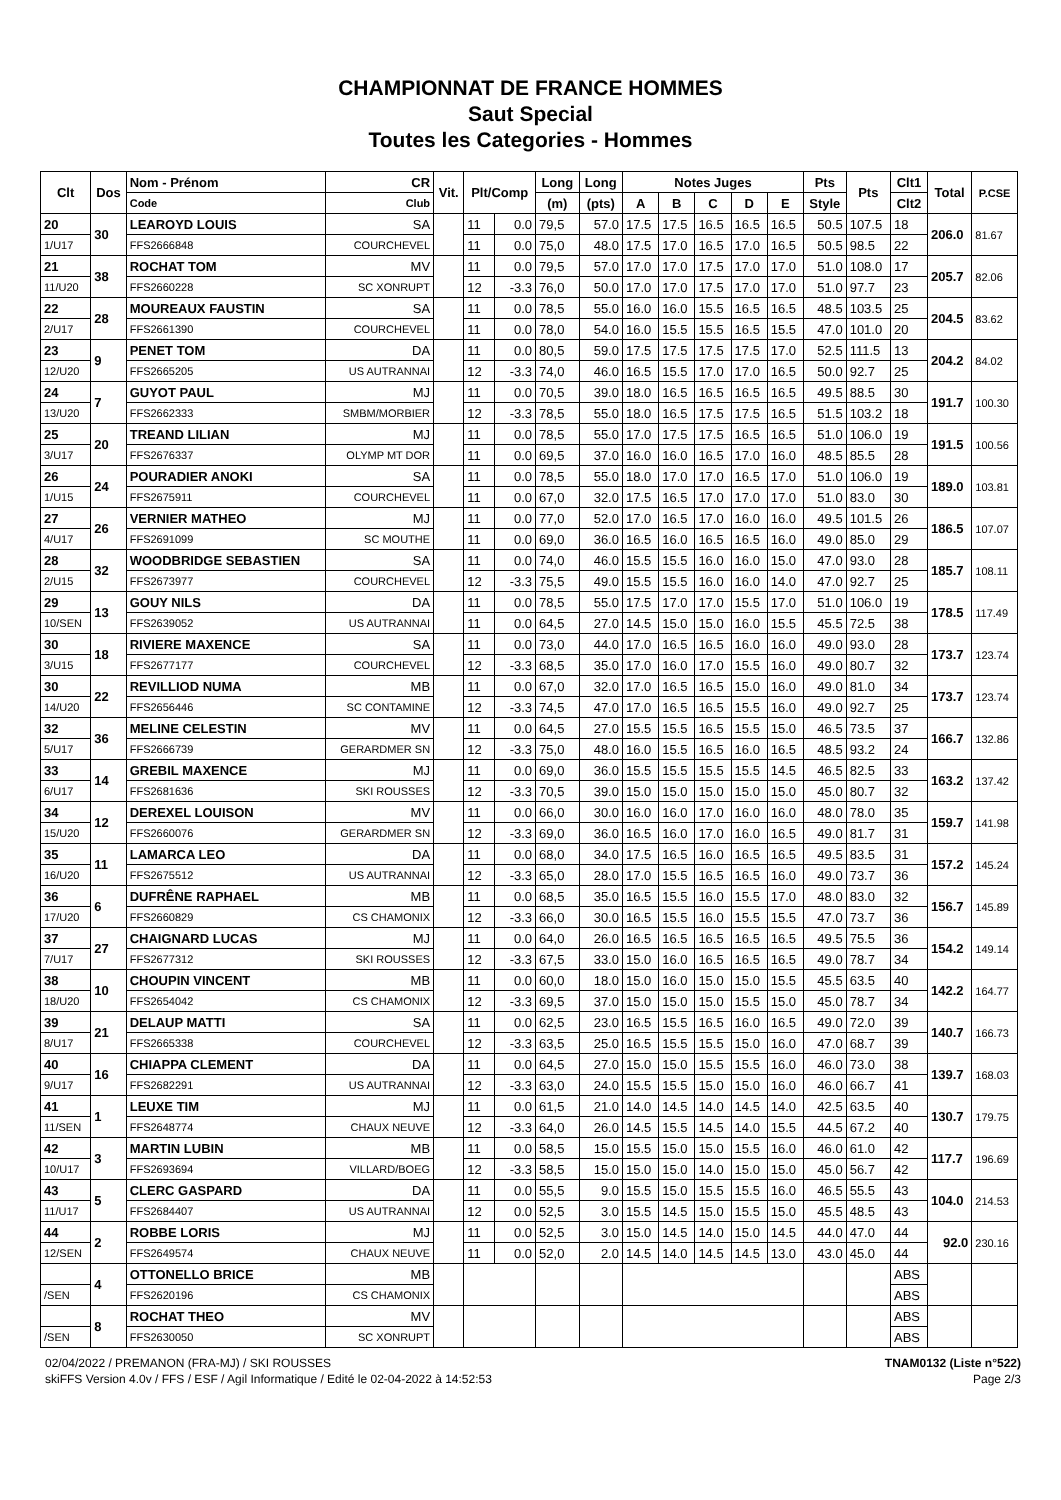CHAMPIONNAT DE FRANCE HOMMES
Saut Special
Toutes les Categories - Hommes
| Clt | Dos | Nom - Prénom | CR | Vit. | Plt/Comp | | Long | Long | Notes Juges | | | | | Pts | Pts | Clt1 | Total | P.CSE |
| --- | --- | --- | --- | --- | --- | --- | --- | --- | --- | --- | --- | --- | --- | --- | --- | --- | --- | --- |
| | | Code | Club | | | | (m) | (pts) | A | B | C | D | E | Style | | Clt2 | | |
| 20 | 30 | LEAROYD LOUIS | SA | | 11 | 0.0 | 79,5 | 57.0 | 17.5 | 17.5 | 16.5 | 16.5 | 16.5 | 50.5 | 107.5 | 18 | 206.0 | 81.67 |
| 1/U17 | | FFS2666848 | COURCHEVEL | | 11 | 0.0 | 75,0 | 48.0 | 17.5 | 17.0 | 16.5 | 17.0 | 16.5 | 50.5 | 98.5 | 22 | | |
| 21 | 38 | ROCHAT TOM | MV | | 11 | 0.0 | 79,5 | 57.0 | 17.0 | 17.0 | 17.5 | 17.0 | 17.0 | 51.0 | 108.0 | 17 | 205.7 | 82.06 |
| 11/U20 | | FFS2660228 | SC XONRUPT | | 12 | -3.3 | 76,0 | 50.0 | 17.0 | 17.0 | 17.5 | 17.0 | 17.0 | 51.0 | 97.7 | 23 | | |
| 22 | 28 | MOUREAUX FAUSTIN | SA | | 11 | 0.0 | 78,5 | 55.0 | 16.0 | 16.0 | 15.5 | 16.5 | 16.5 | 48.5 | 103.5 | 25 | 204.5 | 83.62 |
| 2/U17 | | FFS2661390 | COURCHEVEL | | 11 | 0.0 | 78,0 | 54.0 | 16.0 | 15.5 | 15.5 | 16.5 | 15.5 | 47.0 | 101.0 | 20 | | |
| 23 | 9 | PENET TOM | DA | | 11 | 0.0 | 80,5 | 59.0 | 17.5 | 17.5 | 17.5 | 17.5 | 17.0 | 52.5 | 111.5 | 13 | 204.2 | 84.02 |
| 12/U20 | | FFS2665205 | US AUTRANNAI | | 12 | -3.3 | 74,0 | 46.0 | 16.5 | 15.5 | 17.0 | 17.0 | 16.5 | 50.0 | 92.7 | 25 | | |
| 24 | 7 | GUYOT PAUL | MJ | | 11 | 0.0 | 70,5 | 39.0 | 18.0 | 16.5 | 16.5 | 16.5 | 16.5 | 49.5 | 88.5 | 30 | 191.7 | 100.30 |
| 13/U20 | | FFS2662333 | SMBM/MORBIER | | 12 | -3.3 | 78,5 | 55.0 | 18.0 | 16.5 | 17.5 | 17.5 | 16.5 | 51.5 | 103.2 | 18 | | |
| 25 | 20 | TREAND LILIAN | MJ | | 11 | 0.0 | 78,5 | 55.0 | 17.0 | 17.5 | 17.5 | 16.5 | 16.5 | 51.0 | 106.0 | 19 | 191.5 | 100.56 |
| 3/U17 | | FFS2676337 | OLYMP MT DOR | | 11 | 0.0 | 69,5 | 37.0 | 16.0 | 16.0 | 16.5 | 17.0 | 16.0 | 48.5 | 85.5 | 28 | | |
| 26 | 24 | POURADIER ANOKI | SA | | 11 | 0.0 | 78,5 | 55.0 | 18.0 | 17.0 | 17.0 | 16.5 | 17.0 | 51.0 | 106.0 | 19 | 189.0 | 103.81 |
| 1/U15 | | FFS2675911 | COURCHEVEL | | 11 | 0.0 | 67,0 | 32.0 | 17.5 | 16.5 | 17.0 | 17.0 | 17.0 | 51.0 | 83.0 | 30 | | |
| 27 | 26 | VERNIER MATHEO | MJ | | 11 | 0.0 | 77,0 | 52.0 | 17.0 | 16.5 | 17.0 | 16.0 | 16.0 | 49.5 | 101.5 | 26 | 186.5 | 107.07 |
| 4/U17 | | FFS2691099 | SC MOUTHE | | 11 | 0.0 | 69,0 | 36.0 | 16.5 | 16.0 | 16.5 | 16.5 | 16.0 | 49.0 | 85.0 | 29 | | |
| 28 | 32 | WOODBRIDGE SEBASTIEN | SA | | 11 | 0.0 | 74,0 | 46.0 | 15.5 | 15.5 | 16.0 | 16.0 | 15.0 | 47.0 | 93.0 | 28 | 185.7 | 108.11 |
| 2/U15 | | FFS2673977 | COURCHEVEL | | 12 | -3.3 | 75,5 | 49.0 | 15.5 | 15.5 | 16.0 | 16.0 | 14.0 | 47.0 | 92.7 | 25 | | |
| 29 | 13 | GOUY NILS | DA | | 11 | 0.0 | 78,5 | 55.0 | 17.5 | 17.0 | 17.0 | 15.5 | 17.0 | 51.0 | 106.0 | 19 | 178.5 | 117.49 |
| 10/SEN | | FFS2639052 | US AUTRANNAI | | 11 | 0.0 | 64,5 | 27.0 | 14.5 | 15.0 | 15.0 | 16.0 | 15.5 | 45.5 | 72.5 | 38 | | |
| 30 | 18 | RIVIERE MAXENCE | SA | | 11 | 0.0 | 73,0 | 44.0 | 17.0 | 16.5 | 16.5 | 16.0 | 16.0 | 49.0 | 93.0 | 28 | 173.7 | 123.74 |
| 3/U15 | | FFS2677177 | COURCHEVEL | | 12 | -3.3 | 68,5 | 35.0 | 17.0 | 16.0 | 17.0 | 15.5 | 16.0 | 49.0 | 80.7 | 32 | | |
| 30 | 22 | REVILLIOD NUMA | MB | | 11 | 0.0 | 67,0 | 32.0 | 17.0 | 16.5 | 16.5 | 15.0 | 16.0 | 49.0 | 81.0 | 34 | 173.7 | 123.74 |
| 14/U20 | | FFS2656446 | SC CONTAMINE | | 12 | -3.3 | 74,5 | 47.0 | 17.0 | 16.5 | 16.5 | 15.5 | 16.0 | 49.0 | 92.7 | 25 | | |
| 32 | 36 | MELINE CELESTIN | MV | | 11 | 0.0 | 64,5 | 27.0 | 15.5 | 15.5 | 16.5 | 15.5 | 15.0 | 46.5 | 73.5 | 37 | 166.7 | 132.86 |
| 5/U17 | | FFS2666739 | GERARDMER SN | | 12 | -3.3 | 75,0 | 48.0 | 16.0 | 15.5 | 16.5 | 16.0 | 16.5 | 48.5 | 93.2 | 24 | | |
| 33 | 14 | GREBIL MAXENCE | MJ | | 11 | 0.0 | 69,0 | 36.0 | 15.5 | 15.5 | 15.5 | 15.5 | 14.5 | 46.5 | 82.5 | 33 | 163.2 | 137.42 |
| 6/U17 | | FFS2681636 | SKI ROUSSES | | 12 | -3.3 | 70,5 | 39.0 | 15.0 | 15.0 | 15.0 | 15.0 | 15.0 | 45.0 | 80.7 | 32 | | |
| 34 | 12 | DEREXEL LOUISON | MV | | 11 | 0.0 | 66,0 | 30.0 | 16.0 | 16.0 | 17.0 | 16.0 | 16.0 | 48.0 | 78.0 | 35 | 159.7 | 141.98 |
| 15/U20 | | FFS2660076 | GERARDMER SN | | 12 | -3.3 | 69,0 | 36.0 | 16.5 | 16.0 | 17.0 | 16.0 | 16.5 | 49.0 | 81.7 | 31 | | |
| 35 | 11 | LAMARCA LEO | DA | | 11 | 0.0 | 68,0 | 34.0 | 17.5 | 16.5 | 16.0 | 16.5 | 16.5 | 49.5 | 83.5 | 31 | 157.2 | 145.24 |
| 16/U20 | | FFS2675512 | US AUTRANNAI | | 12 | -3.3 | 65,0 | 28.0 | 17.0 | 15.5 | 16.5 | 16.5 | 16.0 | 49.0 | 73.7 | 36 | | |
| 36 | 6 | DUFRÊNE RAPHAEL | MB | | 11 | 0.0 | 68,5 | 35.0 | 16.5 | 15.5 | 16.0 | 15.5 | 17.0 | 48.0 | 83.0 | 32 | 156.7 | 145.89 |
| 17/U20 | | FFS2660829 | CS CHAMONIX | | 12 | -3.3 | 66,0 | 30.0 | 16.5 | 15.5 | 16.0 | 15.5 | 15.5 | 47.0 | 73.7 | 36 | | |
| 37 | 27 | CHAIGNARD LUCAS | MJ | | 11 | 0.0 | 64,0 | 26.0 | 16.5 | 16.5 | 16.5 | 16.5 | 16.5 | 49.5 | 75.5 | 36 | 154.2 | 149.14 |
| 7/U17 | | FFS2677312 | SKI ROUSSES | | 12 | -3.3 | 67,5 | 33.0 | 15.0 | 16.0 | 16.5 | 16.5 | 16.5 | 49.0 | 78.7 | 34 | | |
| 38 | 10 | CHOUPIN VINCENT | MB | | 11 | 0.0 | 60,0 | 18.0 | 15.0 | 16.0 | 15.0 | 15.0 | 15.5 | 45.5 | 63.5 | 40 | 142.2 | 164.77 |
| 18/U20 | | FFS2654042 | CS CHAMONIX | | 12 | -3.3 | 69,5 | 37.0 | 15.0 | 15.0 | 15.0 | 15.5 | 15.0 | 45.0 | 78.7 | 34 | | |
| 39 | 21 | DELAUP MATTI | SA | | 11 | 0.0 | 62,5 | 23.0 | 16.5 | 15.5 | 16.5 | 16.0 | 16.5 | 49.0 | 72.0 | 39 | 140.7 | 166.73 |
| 8/U17 | | FFS2665338 | COURCHEVEL | | 12 | -3.3 | 63,5 | 25.0 | 16.5 | 15.5 | 15.5 | 15.0 | 16.0 | 47.0 | 68.7 | 39 | | |
| 40 | 16 | CHIAPPA CLEMENT | DA | | 11 | 0.0 | 64,5 | 27.0 | 15.0 | 15.0 | 15.5 | 15.5 | 16.0 | 46.0 | 73.0 | 38 | 139.7 | 168.03 |
| 9/U17 | | FFS2682291 | US AUTRANNAI | | 12 | -3.3 | 63,0 | 24.0 | 15.5 | 15.5 | 15.0 | 15.0 | 16.0 | 46.0 | 66.7 | 41 | | |
| 41 | 1 | LEUXE TIM | MJ | | 11 | 0.0 | 61,5 | 21.0 | 14.0 | 14.5 | 14.0 | 14.5 | 14.0 | 42.5 | 63.5 | 40 | 130.7 | 179.75 |
| 11/SEN | | FFS2648774 | CHAUX NEUVE | | 12 | -3.3 | 64,0 | 26.0 | 14.5 | 15.5 | 14.5 | 14.0 | 15.5 | 44.5 | 67.2 | 40 | | |
| 42 | 3 | MARTIN LUBIN | MB | | 11 | 0.0 | 58,5 | 15.0 | 15.5 | 15.0 | 15.0 | 15.5 | 16.0 | 46.0 | 61.0 | 42 | 117.7 | 196.69 |
| 10/U17 | | FFS2693694 | VILLARD/BOEG | | 12 | -3.3 | 58,5 | 15.0 | 15.0 | 15.0 | 14.0 | 15.0 | 15.0 | 45.0 | 56.7 | 42 | | |
| 43 | 5 | CLERC GASPARD | DA | | 11 | 0.0 | 55,5 | 9.0 | 15.5 | 15.0 | 15.5 | 15.5 | 16.0 | 46.5 | 55.5 | 43 | 104.0 | 214.53 |
| 11/U17 | | FFS2684407 | US AUTRANNAI | | 12 | 0.0 | 52,5 | 3.0 | 15.5 | 14.5 | 15.0 | 15.5 | 15.0 | 45.5 | 48.5 | 43 | | |
| 44 | 2 | ROBBE LORIS | MJ | | 11 | 0.0 | 52,5 | 3.0 | 15.0 | 14.5 | 14.0 | 15.0 | 14.5 | 44.0 | 47.0 | 44 | 92.0 | 230.16 |
| 12/SEN | | FFS2649574 | CHAUX NEUVE | | 11 | 0.0 | 52,0 | 2.0 | 14.5 | 14.0 | 14.5 | 14.5 | 13.0 | 43.0 | 45.0 | 44 | | |
| | 4 | OTTONELLO BRICE | MB | | | | | | | | | | | | | ABS | | |
| /SEN | | FFS2620196 | CS CHAMONIX | | | | | | | | | | | | | ABS | | |
| | 8 | ROCHAT THEO | MV | | | | | | | | | | | | | ABS | | |
| /SEN | | FFS2630050 | SC XONRUPT | | | | | | | | | | | | | ABS | | |
02/04/2022 / PREMANON (FRA-MJ) / SKI ROUSSES TNAM0132 (Liste n°522)
skiFFS Version 4.0v / FFS / ESF / Agil Informatique / Edité le 02-04-2022 à 14:52:53 Page 2/3